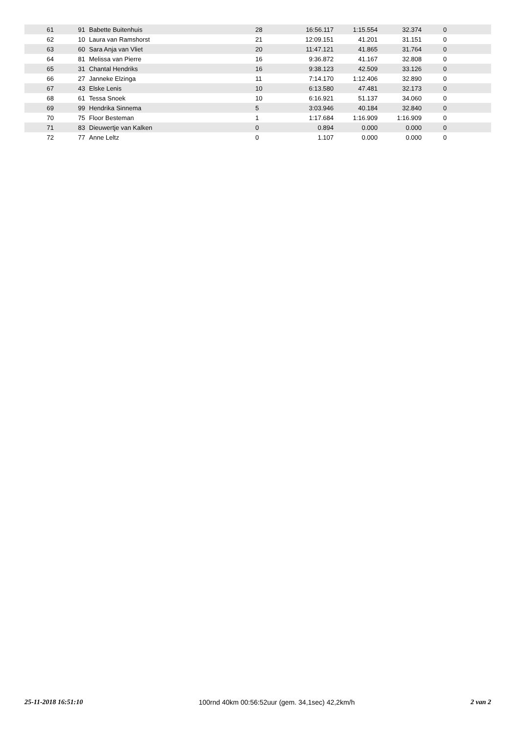| 61 | 91 | Babette Buitenhuis | 28 | 16:56.117 | 1:15.554 | 32.374 | 0 |
| 62 | 10 | Laura van Ramshorst | 21 | 12:09.151 | 41.201 | 31.151 | 0 |
| 63 | 60 | Sara Anja van Vliet | 20 | 11:47.121 | 41.865 | 31.764 | 0 |
| 64 | 81 | Melissa van Pierre | 16 | 9:36.872 | 41.167 | 32.808 | 0 |
| 65 | 31 | Chantal Hendriks | 16 | 9:38.123 | 42.509 | 33.126 | 0 |
| 66 | 27 | Janneke Elzinga | 11 | 7:14.170 | 1:12.406 | 32.890 | 0 |
| 67 | 43 | Elske Lenis | 10 | 6:13.580 | 47.481 | 32.173 | 0 |
| 68 | 61 | Tessa Snoek | 10 | 6:16.921 | 51.137 | 34.060 | 0 |
| 69 | 99 | Hendrika Sinnema | 5 | 3:03.946 | 40.184 | 32.840 | 0 |
| 70 | 75 | Floor Besteman | 1 | 1:17.684 | 1:16.909 | 1:16.909 | 0 |
| 71 | 83 | Dieuwertje van Kalken | 0 | 0.894 | 0.000 | 0.000 | 0 |
| 72 | 77 | Anne Leltz | 0 | 1.107 | 0.000 | 0.000 | 0 |
25-11-2018 16:51:10 100rnd 40km 00:56:52uur (gem. 34,1sec) 42,2km/h 2 van 2